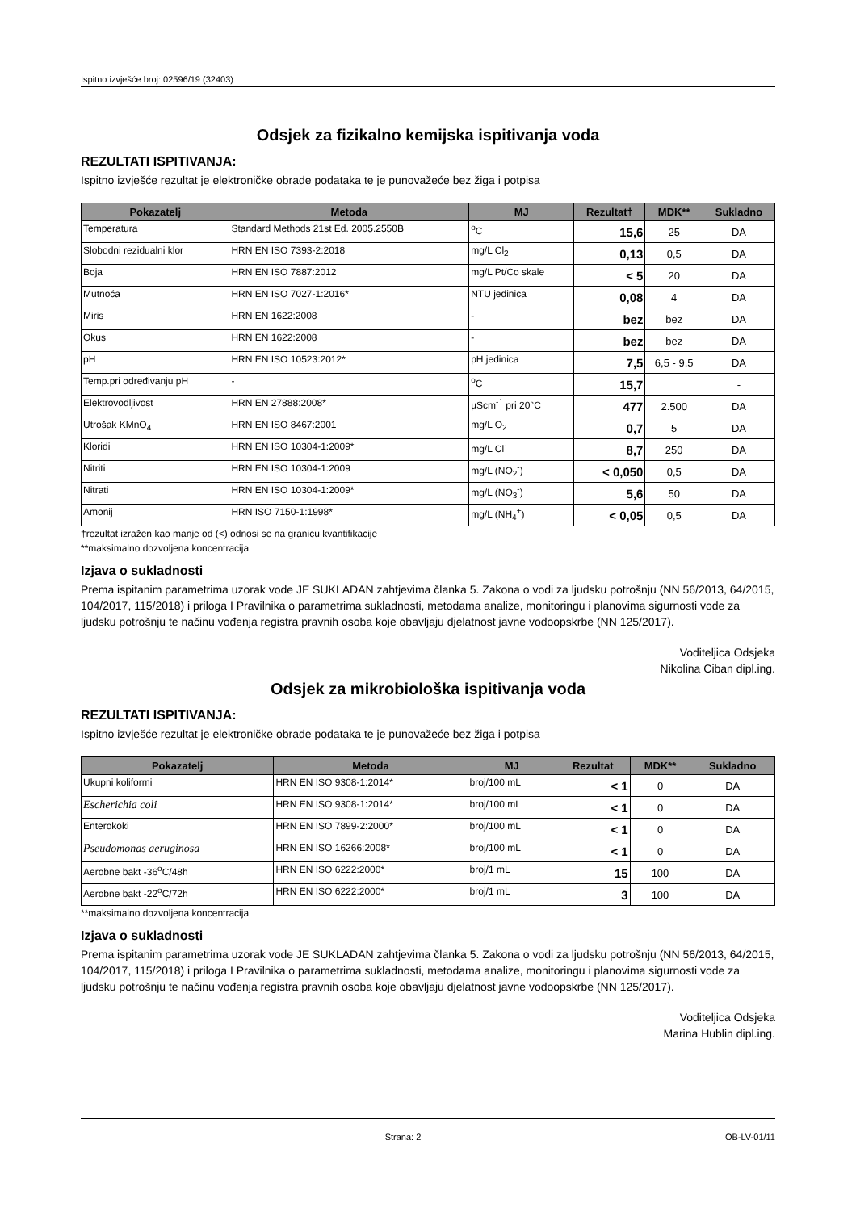Ispitno izvješće broj: 02596/19 (32403)
Odsjek za fizikalno kemijska ispitivanja voda
REZULTATI ISPITIVANJA:
Ispitno izvješće rezultat je elektroničke obrade podataka te je punovažeće bez žiga i potpisa
| Pokazatelj | Metoda | MJ | Rezultat† | MDK** | Sukladno |
| --- | --- | --- | --- | --- | --- |
| Temperatura | Standard Methods 21st Ed. 2005.2550B | <sup>o</sup> C | 15,6 | 25 | DA |
| Slobodni rezidualni klor | HRN EN ISO 7393-2:2018 | mg/L Cl<sub>2</sub> | 0,13 | 0,5 | DA |
| Boja | HRN EN ISO 7887:2012 | mg/L Pt/Co skale | < 5 | 20 | DA |
| Mutnoća | HRN EN ISO 7027-1:2016* | NTU jedinica | 0,08 | 4 | DA |
| Miris | HRN EN 1622:2008 | - | bez | bez | DA |
| Okus | HRN EN 1622:2008 | - | bez | bez | DA |
| pH | HRN EN ISO 10523:2012* | pH jedinica | 7,5 | 6,5 - 9,5 | DA |
| Temp.pri određivanju pH | - | <sup>o</sup> C | 15,7 | | - |
| Elektrovodljivost | HRN EN 27888:2008* | µScm<sup>-1</sup> pri 20°C | 477 | 2.500 | DA |
| Utrošak KMnO<sub>4</sub> | HRN EN ISO 8467:2001 | mg/L O<sub>2</sub> | 0,7 | 5 | DA |
| Kloridi | HRN EN ISO 10304-1:2009* | mg/L Cl<sup>-</sup> | 8,7 | 250 | DA |
| Nitriti | HRN EN ISO 10304-1:2009 | mg/L (NO<sub>2</sub><sup>-</sup>) | < 0,050 | 0,5 | DA |
| Nitrati | HRN EN ISO 10304-1:2009* | mg/L (NO<sub>3</sub><sup>-</sup>) | 5,6 | 50 | DA |
| Amonij | HRN ISO 7150-1:1998* | mg/L (NH<sub>4</sub><sup>+</sup>) | < 0,05 | 0,5 | DA |
†rezultat izražen kao manje od (<) odnosi se na granicu kvantifikacije
**maksimalno dozvoljena koncentracija
Izjava o sukladnosti
Prema ispitanim parametrima uzorak vode JE SUKLADAN zahtjevima članka 5. Zakona o vodi za ljudsku potrošnju (NN 56/2013, 64/2015, 104/2017, 115/2018) i priloga I Pravilnika o parametrima sukladnosti, metodama analize, monitoringu i planovima sigurnosti vode za ljudsku potrošnju te načinu vođenja registra pravnih osoba koje obavljaju djelatnost javne vodoopskrbe (NN 125/2017).
Voditeljica Odsjeka
Nikolina Ciban dipl.ing.
Odsjek za mikrobiološka ispitivanja voda
REZULTATI ISPITIVANJA:
Ispitno izvješće rezultat je elektroničke obrade podataka te je punovažeće bez žiga i potpisa
| Pokazatelj | Metoda | MJ | Rezultat | MDK** | Sukladno |
| --- | --- | --- | --- | --- | --- |
| Ukupni koliformi | HRN EN ISO 9308-1:2014* | broj/100 mL | < 1 | 0 | DA |
| Escherichia coli | HRN EN ISO 9308-1:2014* | broj/100 mL | < 1 | 0 | DA |
| Enterokoki | HRN EN ISO 7899-2:2000* | broj/100 mL | < 1 | 0 | DA |
| Pseudomonas aeruginosa | HRN EN ISO 16266:2008* | broj/100 mL | < 1 | 0 | DA |
| Aerobne bakt -36<sup>o</sup>C/48h | HRN EN ISO 6222:2000* | broj/1 mL | 15 | 100 | DA |
| Aerobne bakt -22<sup>o</sup>C/72h | HRN EN ISO 6222:2000* | broj/1 mL | 3 | 100 | DA |
**maksimalno dozvoljena koncentracija
Izjava o sukladnosti
Prema ispitanim parametrima uzorak vode JE SUKLADAN zahtjevima članka 5. Zakona o vodi za ljudsku potrošnju (NN 56/2013, 64/2015, 104/2017, 115/2018) i priloga I Pravilnika o parametrima sukladnosti, metodama analize, monitoringu i planovima sigurnosti vode za ljudsku potrošnju te načinu vođenja registra pravnih osoba koje obavljaju djelatnost javne vodoopskrbe (NN 125/2017).
Voditeljica Odsjeka
Marina Hublin dipl.ing.
Strana: 2 OB-LV-01/11